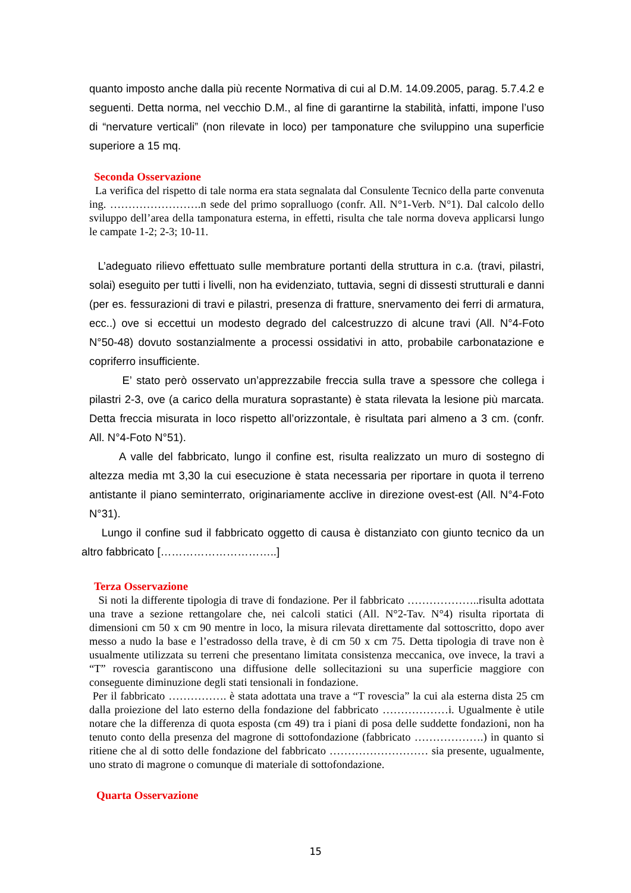quanto imposto anche dalla più recente Normativa di cui al D.M. 14.09.2005, parag. 5.7.4.2 e seguenti. Detta norma, nel vecchio D.M., al fine di garantirne la stabilità, infatti, impone l’uso di “nervature verticali” (non rilevate in loco) per tamponature che sviluppino una superficie superiore a 15 mq.
Seconda Osservazione
La verifica del rispetto di tale norma era stata segnalata dal Consulente Tecnico della parte convenuta ing. …………………….n sede del primo sopralluogo (confr. All. N°1-Verb. N°1). Dal calcolo dello sviluppo dell’area della tamponatura esterna, in effetti, risulta che tale norma doveva applicarsi lungo le campate 1-2; 2-3; 10-11.
L’adeguato rilievo effettuato sulle membrature portanti della struttura in c.a. (travi, pilastri, solai) eseguito per tutti i livelli, non ha evidenziato, tuttavia, segni di dissesti strutturali e danni (per es. fessurazioni di travi e pilastri, presenza di fratture, snervamento dei ferri di armatura, ecc..) ove si eccettui un modesto degrado del calcestruzzo di alcune travi (All. N°4-Foto N°50-48) dovuto sostanzialmente a processi ossidativi in atto, probabile carbonatazione e copriferro insufficiente.
E’ stato però osservato un’apprezzabile freccia sulla trave a spessore che collega i pilastri 2-3, ove (a carico della muratura soprastante) è stata rilevata la lesione più marcata. Detta freccia misurata in loco rispetto all’orizzontale, è risultata pari almeno a 3 cm. (confr. All. N°4-Foto N°51).
A valle del fabbricato, lungo il confine est, risulta realizzato un muro di sostegno di altezza media mt 3,30 la cui esecuzione è stata necessaria per riportare in quota il terreno antistante il piano seminterrato, originariamente acclive in direzione ovest-est (All. N°4-Foto N°31).
Lungo il confine sud il fabbricato oggetto di causa è distanziato con giunto tecnico da un altro fabbricato […………………………..]
Terza Osservazione
Si noti la differente tipologia di trave di fondazione. Per il fabbricato ………………..risulta adottata una trave a sezione rettangolare che, nei calcoli statici (All. N°2-Tav. N°4) risulta riportata di dimensioni cm 50 x cm 90 mentre in loco, la misura rilevata direttamente dal sottoscritto, dopo aver messo a nudo la base e l’estradosso della trave, è di cm 50 x cm 75. Detta tipologia di trave non è usualmente utilizzata su terreni che presentano limitata consistenza meccanica, ove invece, la travi a “T” rovescia garantiscono una diffusione delle sollecitazioni su una superficie maggiore con conseguente diminuzione degli stati tensionali in fondazione.
Per il fabbricato ……………. è stata adottata una trave a “T rovescia” la cui ala esterna dista 25 cm dalla proiezione del lato esterno della fondazione del fabbricato ………………i. Ugualmente è utile notare che la differenza di quota esposta (cm 49) tra i piani di posa delle suddette fondazioni, non ha tenuto conto della presenza del magrone di sottofondazione (fabbricato ……………….) in quanto si ritiene che al di sotto delle fondazione del fabbricato ……………………… sia presente, ugualmente, uno strato di magrone o comunque di materiale di sottofondazione.
Quarta Osservazione
15